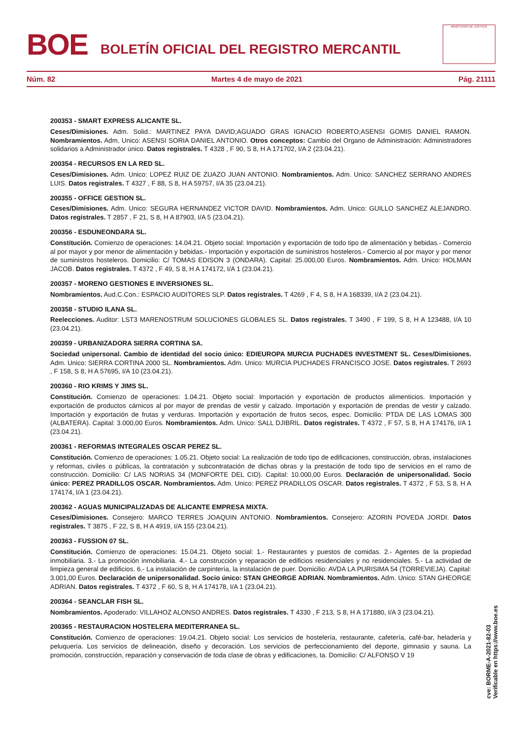BOE
BOLETÍN OFICIAL DEL REGISTRO MERCANTIL
MINISTERIO DE JUSTICIA
Núm. 82 Martes 4 de mayo de 2021 Pág. 21111
200353 - SMART EXPRESS ALICANTE SL.
Ceses/Dimisiones. Adm. Solid.: MARTINEZ PAYA DAVID;AGUADO GRAS IGNACIO ROBERTO;ASENSI GOMIS DANIEL RAMON. Nombramientos. Adm. Unico: ASENSI SORIA DANIEL ANTONIO. Otros conceptos: Cambio del Organo de Administración: Administradores solidarios a Administrador único. Datos registrales. T 4328 , F 90, S 8, H A 171702, I/A 2 (23.04.21).
200354 - RECURSOS EN LA RED SL.
Ceses/Dimisiones. Adm. Unico: LOPEZ RUIZ DE ZUAZO JUAN ANTONIO. Nombramientos. Adm. Unico: SANCHEZ SERRANO ANDRES LUIS. Datos registrales. T 4327 , F 88, S 8, H A 59757, I/A 35 (23.04.21).
200355 - OFFICE GESTION SL.
Ceses/Dimisiones. Adm. Unico: SEGURA HERNANDEZ VICTOR DAVID. Nombramientos. Adm. Unico: GUILLO SANCHEZ ALEJANDRO. Datos registrales. T 2857 , F 21, S 8, H A 87903, I/A 5 (23.04.21).
200356 - ESDUNEONDARA SL.
Constitución. Comienzo de operaciones: 14.04.21. Objeto social: Importación y exportación de todo tipo de alimentación y bebidas.- Comercio al por mayor y por menor de alimentación y bebidas.- Importación y exportación de suministros hosteleros.- Comercio al por mayor y por menor de suministros hosteleros. Domicilio: C/ TOMAS EDISON 3 (ONDARA). Capital: 25.000,00 Euros. Nombramientos. Adm. Unico: HOLMAN JACOB. Datos registrales. T 4372 , F 49, S 8, H A 174172, I/A 1 (23.04.21).
200357 - MORENO GESTIONES E INVERSIONES SL.
Nombramientos. Aud.C.Con.: ESPACIO AUDITORES SLP. Datos registrales. T 4269 , F 4, S 8, H A 168339, I/A 2 (23.04.21).
200358 - STUDIO ILANA SL.
Reelecciones. Auditor: LST3 MARENOSTRUM SOLUCIONES GLOBALES SL. Datos registrales. T 3490 , F 199, S 8, H A 123488, I/A 10 (23.04.21).
200359 - URBANIZADORA SIERRA CORTINA SA.
Sociedad unipersonal. Cambio de identidad del socio único: EDIEUROPA MURCIA PUCHADES INVESTMENT SL. Ceses/Dimisiones. Adm. Unico: SIERRA CORTINA 2000 SL. Nombramientos. Adm. Unico: MURCIA PUCHADES FRANCISCO JOSE. Datos registrales. T 2693 , F 158, S 8, H A 57695, I/A 10 (23.04.21).
200360 - RIO KRIMS Y JIMS SL.
Constitución. Comienzo de operaciones: 1.04.21. Objeto social: Importación y exportación de productos alimenticios. Importación y exportación de productos cárnicos al por mayor de prendas de vestir y calzado. Importación y exportación de prendas de vestir y calzado. Importación y exportación de frutas y verduras. Importación y exportación de frutos secos, espec. Domicilio: PTDA DE LAS LOMAS 300 (ALBATERA). Capital: 3.000,00 Euros. Nombramientos. Adm. Unico: SALL DJIBRIL. Datos registrales. T 4372 , F 57, S 8, H A 174176, I/A 1 (23.04.21).
200361 - REFORMAS INTEGRALES OSCAR PEREZ SL.
Constitución. Comienzo de operaciones: 1.05.21. Objeto social: La realización de todo tipo de edificaciones, construcción, obras, instalaciones y reformas, civiles o públicas, la contratación y subcontratación de dichas obras y la prestación de todo tipo de servicios en el ramo de construcción. Domicilio: C/ LAS NORIAS 34 (MONFORTE DEL CID). Capital: 10.000,00 Euros. Declaración de unipersonalidad. Socio único: PEREZ PRADILLOS OSCAR. Nombramientos. Adm. Unico: PEREZ PRADILLOS OSCAR. Datos registrales. T 4372 , F 53, S 8, H A 174174, I/A 1 (23.04.21).
200362 - AGUAS MUNICIPALIZADAS DE ALICANTE EMPRESA MIXTA.
Ceses/Dimisiones. Consejero: MARCO TERRES JOAQUIN ANTONIO. Nombramientos. Consejero: AZORIN POVEDA JORDI. Datos registrales. T 3875 , F 22, S 8, H A 4919, I/A 155 (23.04.21).
200363 - FUSSION 07 SL.
Constitución. Comienzo de operaciones: 15.04.21. Objeto social: 1.- Restaurantes y puestos de comidas. 2.- Agentes de la propiedad inmobiliaria. 3.- La promoción inmobiliaria. 4.- La construcción y reparación de edificios residenciales y no residenciales. 5.- La actividad de limpieza general de edificios. 6.- La instalación de carpintería, la instalación de puer. Domicilio: AVDA LA PURISIMA 54 (TORREVIEJA). Capital: 3.001,00 Euros. Declaración de unipersonalidad. Socio único: STAN GHEORGE ADRIAN. Nombramientos. Adm. Unico: STAN GHEORGE ADRIAN. Datos registrales. T 4372 , F 60, S 8, H A 174178, I/A 1 (23.04.21).
200364 - SEANCLAR FISH SL.
Nombramientos. Apoderado: VILLAHOZ ALONSO ANDRES. Datos registrales. T 4330 , F 213, S 8, H A 171880, I/A 3 (23.04.21).
200365 - RESTAURACION HOSTELERA MEDITERRANEA SL.
Constitución. Comienzo de operaciones: 19.04.21. Objeto social: Los servicios de hostelería, restaurante, cafetería, café-bar, heladería y peluquería. Los servicios de delineación, diseño y decoración. Los servicios de perfeccionamiento del deporte, gimnasio y sauna. La promoción, construcción, reparación y conservación de toda clase de obras y edificaciones, ta. Domicilio: C/ ALFONSO V 19
cve: BORME-A-2021-82-03
Verificable en https://www.boe.es